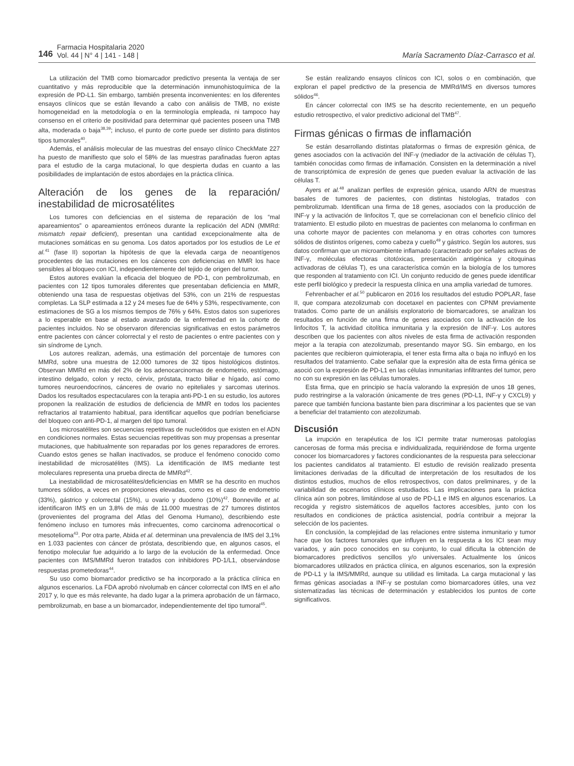146
Farmacia Hospitalaria 2020
Vol. 44 | N° 4 | 141 - 148 |
María Sacramento Díaz-Carrasco et al.
La utilización del TMB como biomarcador predictivo presenta la ventaja de ser cuantitativo y más reproducible que la determinación inmunohistoquímica de la expresión de PD-L1. Sin embargo, también presenta inconvenientes: en los diferentes ensayos clínicos que se están llevando a cabo con análisis de TMB, no existe homogeneidad en la metodología o en la terminología empleada, ni tampoco hay consenso en el criterio de positividad para determinar qué pacientes poseen una TMB alta, moderada o baja<sup>38,39</sup>; incluso, el punto de corte puede ser distinto para distintos tipos tumorales<sup>40</sup>.
Además, el análisis molecular de las muestras del ensayo clínico CheckMate 227 ha puesto de manifiesto que solo el 58% de las muestras parafinadas fueron aptas para el estudio de la carga mutacional, lo que despierta dudas en cuanto a las posibilidades de implantación de estos abordajes en la práctica clínica.
Alteración de los genes de la reparación/ inestabilidad de microsatélites
Los tumores con deficiencias en el sistema de reparación de los “mal apareamientos” o apareamientos erróneos durante la replicación del ADN (MMRd: mismatch repair deficient), presentan una cantidad excepcionalmente alta de mutaciones somáticas en su genoma. Los datos aportados por los estudios de Le et al.<sup>41</sup> (fase II) soportan la hipótesis de que la elevada carga de neoantígenos procedentes de las mutaciones en los cánceres con deficiencias en MMR los hace sensibles al bloqueo con ICI, independientemente del tejido de origen del tumor.
Estos autores evalúan la eficacia del bloqueo de PD-1, con pembrolizumab, en pacientes con 12 tipos tumorales diferentes que presentaban deficiencia en MMR, obteniendo una tasa de respuestas objetivas del 53%, con un 21% de respuestas completas. La SLP estimada a 12 y 24 meses fue de 64% y 53%, respectivamente, con estimaciones de SG a los mismos tiempos de 76% y 64%. Estos datos son superiores a lo esperable en base al estado avanzado de la enfermedad en la cohorte de pacientes incluidos. No se observaron diferencias significativas en estos parámetros entre pacientes con cáncer colorrectal y el resto de pacientes o entre pacientes con y sin síndrome de Lynch.
Los autores realizan, además, una estimación del porcentaje de tumores con MMRd, sobre una muestra de 12.000 tumores de 32 tipos histológicos distintos. Observan MMRd en más del 2% de los adenocarcinomas de endometrio, estómago, intestino delgado, colon y recto, cérvix, próstata, tracto biliar e hígado, así como tumores neuroendocrinos, cánceres de ovario no epiteliales y sarcomas uterinos. Dados los resultados espectaculares con la terapia anti-PD-1 en su estudio, los autores proponen la realización de estudios de deficiencia de MMR en todos los pacientes refractarios al tratamiento habitual, para identificar aquellos que podrían beneficiarse del bloqueo con anti-PD-1, al margen del tipo tumoral.
Los microsatélites son secuencias repetitivas de nucleótidos que existen en el ADN en condiciones normales. Estas secuencias repetitivas son muy propensas a presentar mutaciones, que habitualmente son reparadas por los genes reparadores de errores. Cuando estos genes se hallan inactivados, se produce el fenómeno conocido como inestabilidad de microsatélites (IMS). La identificación de IMS mediante test moleculares representa una prueba directa de MMRd<sup>42</sup>.
La inestabilidad de microsatélites/deficiencias en MMR se ha descrito en muchos tumores sólidos, a veces en proporciones elevadas, como es el caso de endometrio (33%), gástrico y colorrectal (15%), u ovario y duodeno (10%)<sup>42</sup>. Bonneville et al. identificaron IMS en un 3,8% de más de 11.000 muestras de 27 tumores distintos (provenientes del programa del Atlas del Genoma Humano), describiendo este fenómeno incluso en tumores más infrecuentes, como carcinoma adrenocortical o mesotelioma<sup>43</sup>. Por otra parte, Abida et al. determinan una prevalencia de IMS del 3,1% en 1.033 pacientes con cáncer de próstata, describiendo que, en algunos casos, el fenotipo molecular fue adquirido a lo largo de la evolución de la enfermedad. Once pacientes con IMS/MMRd fueron tratados con inhibidores PD-1/L1, observándose respuestas prometedoras<sup>44</sup>.
Su uso como biomarcador predictivo se ha incorporado a la práctica clínica en algunos escenarios. La FDA aprobó nivolumab en cáncer colorrectal con IMS en el año 2017 y, lo que es más relevante, ha dado lugar a la primera aprobación de un fármaco, pembrolizumab, en base a un biomarcador, independientemente del tipo tumoral<sup>45</sup>.
Se están realizando ensayos clínicos con ICI, solos o en combinación, que exploran el papel predictivo de la presencia de MMRd/IMS en diversos tumores sólidos<sup>46</sup>.
En cáncer colorrectal con IMS se ha descrito recientemente, en un pequeño estudio retrospectivo, el valor predictivo adicional del TMB<sup>47</sup>.
Firmas génicas o firmas de inflamación
Se están desarrollando distintas plataformas o firmas de expresión génica, de genes asociados con la activación del INF-γ (mediador de la activación de células T), también conocidas como firmas de inflamación. Consisten en la determinación a nivel de transcriptómica de expresión de genes que pueden evaluar la activación de las células T.
Ayers et al.<sup>48</sup> analizan perfiles de expresión génica, usando ARN de muestras basales de tumores de pacientes, con distintas histologías, tratados con pembrolizumab. Identifican una firma de 18 genes, asociados con la producción de INF-γ y la activación de linfocitos T, que se correlacionan con el beneficio clínico del tratamiento. El estudio piloto en muestras de pacientes con melanoma lo confirman en una cohorte mayor de pacientes con melanoma y en otras cohortes con tumores sólidos de distintos orígenes, como cabeza y cuello<sup>49</sup> y gástrico. Según los autores, sus datos confirman que un microambiente inflamado (caracterizado por señales activas de INF-γ, moléculas efectoras citotóxicas, presentación antigénica y citoquinas activadoras de células T), es una característica común en la biología de los tumores que responden al tratamiento con ICI. Un conjunto reducido de genes puede identificar este perfil biológico y predecir la respuesta clínica en una amplia variedad de tumores.
Fehrenbacher et al.<sup>50</sup> publicaron en 2016 los resultados del estudio POPLAR, fase II, que compara atezolizumab con docetaxel en pacientes con CPNM previamente tratados. Como parte de un análisis exploratorio de biomarcadores, se analizan los resultados en función de una firma de genes asociados con la activación de los linfocitos T, la actividad citolítica inmunitaria y la expresión de INF-γ. Los autores describen que los pacientes con altos niveles de esta firma de activación responden mejor a la terapia con atezolizumab, presentando mayor SG. Sin embargo, en los pacientes que recibieron quimioterapia, el tener esta firma alta o baja no influyó en los resultados del tratamiento. Cabe señalar que la expresión alta de esta firma génica se asoció con la expresión de PD-L1 en las células inmunitarias infiltrantes del tumor, pero no con su expresión en las células tumorales.
Esta firma, que en principio se hacía valorando la expresión de unos 18 genes, pudo restringirse a la valoración únicamente de tres genes (PD-L1, INF-γ y CXCL9) y parece que también funciona bastante bien para discriminar a los pacientes que se van a beneficiar del tratamiento con atezolizumab.
Discusión
La irrupción en terapéutica de los ICI permite tratar numerosas patologías cancerosas de forma más precisa e individualizada, requiriéndose de forma urgente conocer los biomarcadores y factores condicionantes de la respuesta para seleccionar los pacientes candidatos al tratamiento. El estudio de revisión realizado presenta limitaciones derivadas de la dificultad de interpretación de los resultados de los distintos estudios, muchos de ellos retrospectivos, con datos preliminares, y de la variabilidad de escenarios clínicos estudiados. Las implicaciones para la práctica clínica aún son pobres, limitándose al uso de PD-L1 e IMS en algunos escenarios. La recogida y registro sistemáticos de aquellos factores accesibles, junto con los resultados en condiciones de práctica asistencial, podría contribuir a mejorar la selección de los pacientes.
En conclusión, la complejidad de las relaciones entre sistema inmunitario y tumor hace que los factores tumorales que influyen en la respuesta a los ICI sean muy variados, y aún poco conocidos en su conjunto, lo cual dificulta la obtención de biomarcadores predictivos sencillos y/o universales. Actualmente los únicos biomarcadores utilizados en práctica clínica, en algunos escenarios, son la expresión de PD-L1 y la IMS/MMRd, aunque su utilidad es limitada. La carga mutacional y las firmas génicas asociadas a INF-γ se postulan como biomarcadores útiles, una vez sistematizadas las técnicas de determinación y establecidos los puntos de corte significativos.